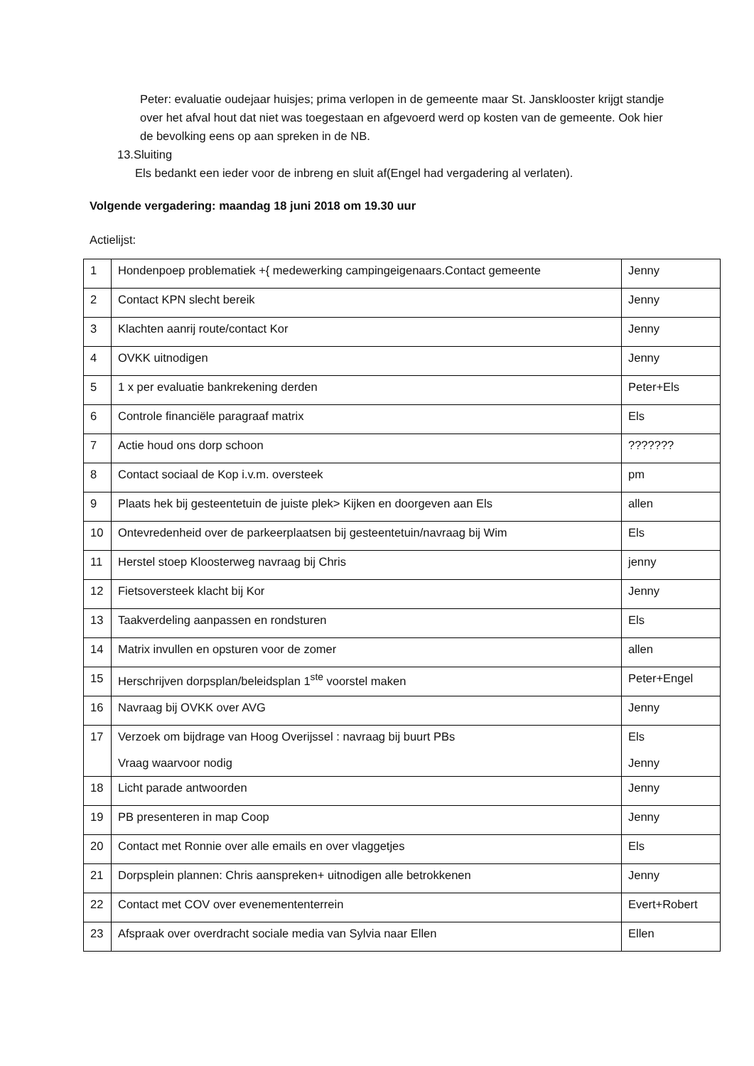Peter: evaluatie oudejaar huisjes; prima verlopen in de gemeente maar St. Jansklooster krijgt standje over het afval hout dat niet was toegestaan en afgevoerd werd op kosten van de gemeente. Ook hier de bevolking eens op aan spreken in de NB.
13.Sluiting
Els bedankt een ieder voor de inbreng en sluit af(Engel had vergadering al verlaten).
Volgende vergadering: maandag 18 juni 2018 om 19.30 uur
Actielijst:
| 1 | Hondenpoep problematiek +{ medewerking campingeigenaars.Contact gemeente | Jenny |
| 2 | Contact KPN slecht bereik | Jenny |
| 3 | Klachten aanrij route/contact Kor | Jenny |
| 4 | OVKK uitnodigen | Jenny |
| 5 | 1 x per evaluatie bankrekening derden | Peter+Els |
| 6 | Controle financiële paragraaf matrix | Els |
| 7 | Actie houd ons dorp schoon | ??????? |
| 8 | Contact sociaal de Kop i.v.m. oversteek | pm |
| 9 | Plaats hek bij gesteentetuin de juiste plek> Kijken en doorgeven aan Els | allen |
| 10 | Ontevredenheid over de parkeerplaatsen bij gesteentetuin/navraag bij Wim | Els |
| 11 | Herstel stoep Kloosterweg navraag bij Chris | jenny |
| 12 | Fietsoversteek klacht bij Kor | Jenny |
| 13 | Taakverdeling aanpassen en rondsturen | Els |
| 14 | Matrix invullen en opsturen voor de zomer | allen |
| 15 | Herschrijven dorpsplan/beleidsplan 1<sup>ste</sup> voorstel maken | Peter+Engel |
| 16 | Navraag bij OVKK over AVG | Jenny |
| 17 | Verzoek om bijdrage van Hoog Overijssel : navraag bij buurt PBs Vraag waarvoor nodig | Els Jenny |
| 18 | Licht parade antwoorden | Jenny |
| 19 | PB presenteren in map Coop | Jenny |
| 20 | Contact met Ronnie over alle emails en over vlaggetjes | Els |
| 21 | Dorpsplein plannen: Chris aanspreken+ uitnodigen alle betrokkenen | Jenny |
| 22 | Contact met COV over evenemententerrein | Evert+Robert |
| 23 | Afspraak over overdracht sociale media van Sylvia naar Ellen | Ellen |